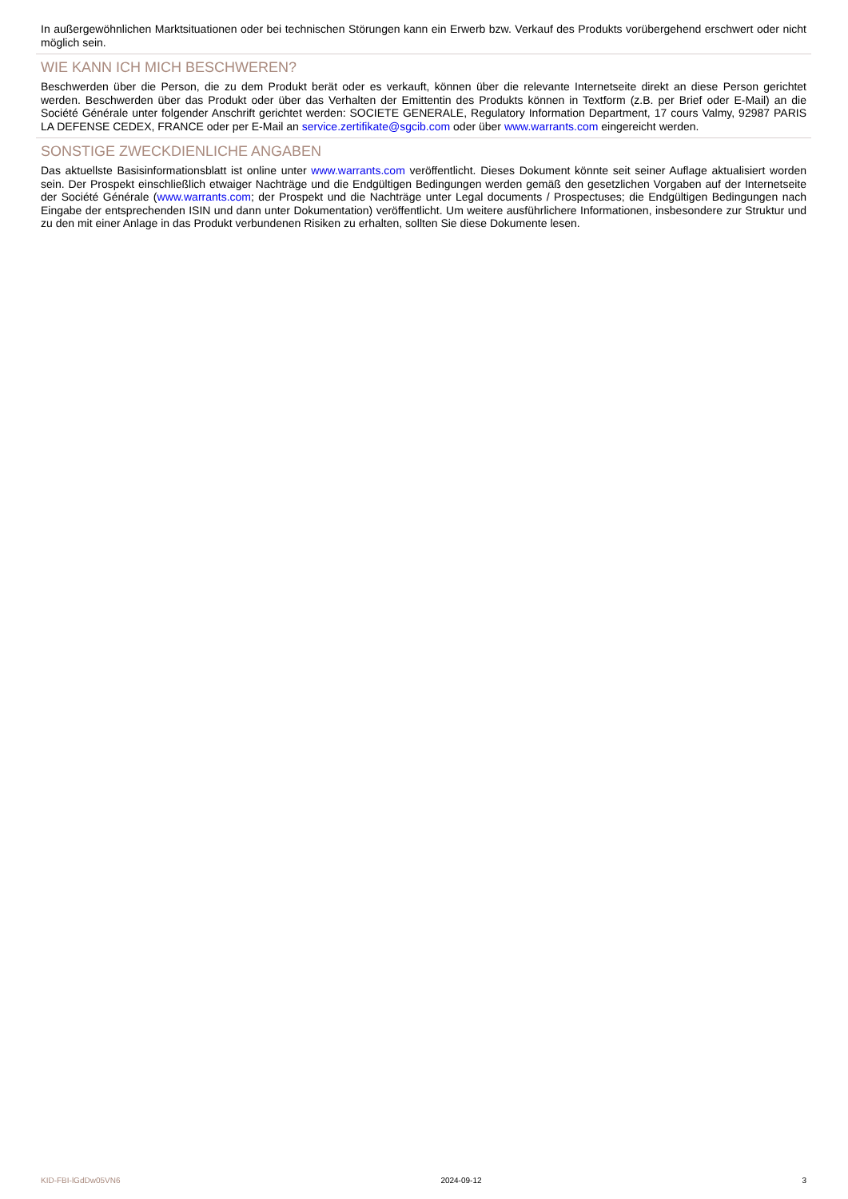In außergewöhnlichen Marktsituationen oder bei technischen Störungen kann ein Erwerb bzw. Verkauf des Produkts vorübergehend erschwert oder nicht möglich sein.
WIE KANN ICH MICH BESCHWEREN?
Beschwerden über die Person, die zu dem Produkt berät oder es verkauft, können über die relevante Internetseite direkt an diese Person gerichtet werden. Beschwerden über das Produkt oder über das Verhalten der Emittentin des Produkts können in Textform (z.B. per Brief oder E-Mail) an die Société Générale unter folgender Anschrift gerichtet werden: SOCIETE GENERALE, Regulatory Information Department, 17 cours Valmy, 92987 PARIS LA DEFENSE CEDEX, FRANCE oder per E-Mail an service.zertifikate@sgcib.com oder über www.warrants.com eingereicht werden.
SONSTIGE ZWECKDIENLICHE ANGABEN
Das aktuellste Basisinformationsblatt ist online unter www.warrants.com veröffentlicht. Dieses Dokument könnte seit seiner Auflage aktualisiert worden sein. Der Prospekt einschließlich etwaiger Nachträge und die Endgültigen Bedingungen werden gemäß den gesetzlichen Vorgaben auf der Internetseite der Société Générale (www.warrants.com; der Prospekt und die Nachträge unter Legal documents / Prospectuses; die Endgültigen Bedingungen nach Eingabe der entsprechenden ISIN und dann unter Dokumentation) veröffentlicht. Um weitere ausführlichere Informationen, insbesondere zur Struktur und zu den mit einer Anlage in das Produkt verbundenen Risiken zu erhalten, sollten Sie diese Dokumente lesen.
KID-FBI-lGdDw05VN6 2024-09-12 3